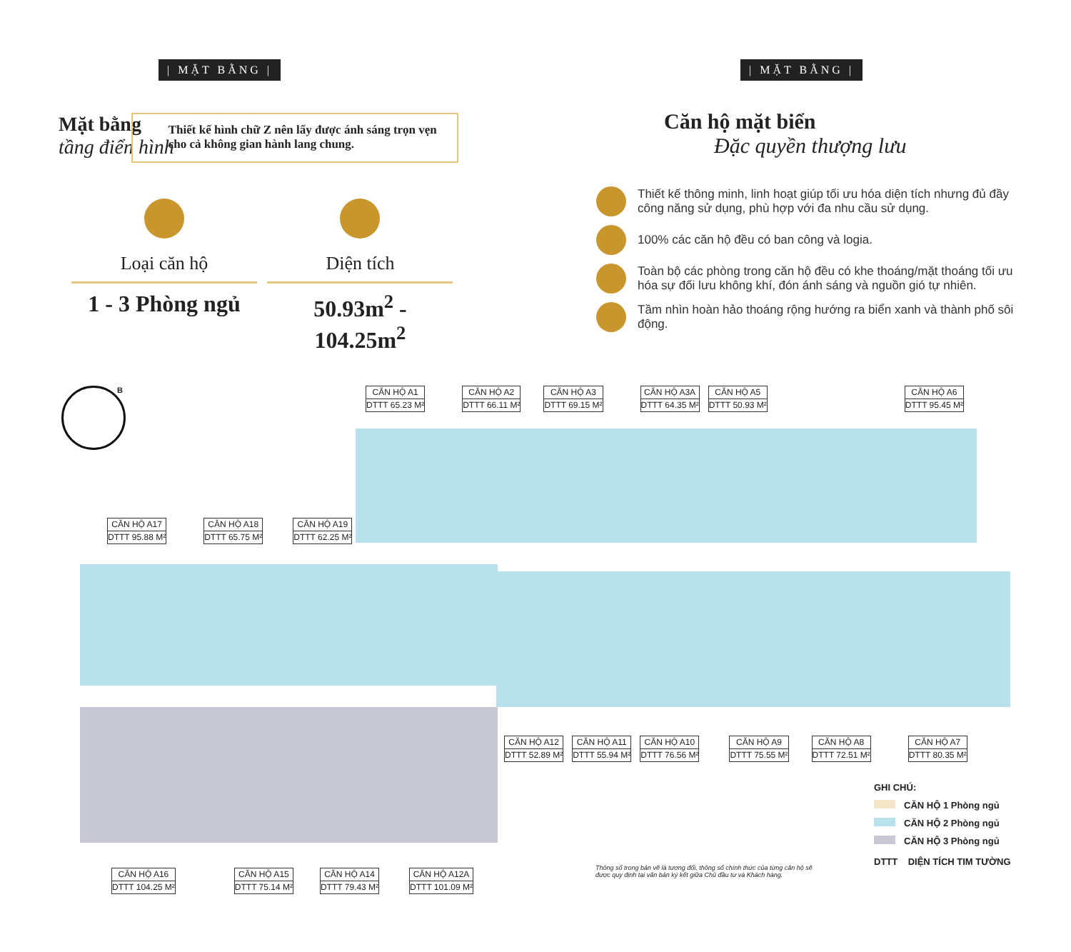| MẶT BẰNG |
Mặt bằng
tầng điển hình
Thiết kế hình chữ Z nên lấy được ánh sáng trọn vẹn cho cả không gian hành lang chung.
Loại căn hộ
1 - 3 Phòng ngủ
Diện tích
50.93m<sup>2</sup> - 104.25m<sup>2</sup>
| MẶT BẰNG |
Căn hộ mặt biển
Đặc quyền thượng lưu
Thiết kế thông minh, linh hoạt giúp tối ưu hóa diện tích nhưng đủ đầy công năng sử dụng, phù hợp với đa nhu cầu sử dụng.
100% các căn hộ đều có ban công và logia.
Toàn bộ các phòng trong căn hộ đều có khe thoáng/mặt thoáng tối ưu hóa sự đối lưu không khí, đón ánh sáng và nguồn gió tự nhiên.
Tầm nhìn hoàn hảo thoáng rộng hướng ra biển xanh và thành phố sôi động.
B
CĂN HỘ A1
DTTT 65.23 M²
CĂN HỘ A2
DTTT 66.11 M²
CĂN HỘ A3
DTTT 69.15 M²
CĂN HỘ A3A
DTTT 64.35 M²
CĂN HỘ A5
DTTT 50.93 M²
CĂN HỘ A6
DTTT 95.45 M²
CĂN HỘ A17
DTTT 95.88 M²
CĂN HỘ A18
DTTT 65.75 M²
CĂN HỘ A19
DTTT 62.25 M²
CĂN HỘ A12
DTTT 52.89 M²
CĂN HỘ A11
DTTT 55.94 M²
CĂN HỘ A10
DTTT 76.56 M²
CĂN HỘ A9
DTTT 75.55 M²
CĂN HỘ A8
DTTT 72.51 M²
CĂN HỘ A7
DTTT 80.35 M²
CĂN HỘ A16
DTTT 104.25 M²
CĂN HỘ A15
DTTT 75.14 M²
CĂN HỘ A14
DTTT 79.43 M²
CĂN HỘ A12A
DTTT 101.09 M²
Thông số trong bản vẽ là tương đối, thông số chính thức của từng căn hộ sẽ được quy định tại văn bản ký kết giữa Chủ đầu tư và Khách hàng.
GHI CHÚ:
CĂN HỘ 1 Phòng ngủ
CĂN HỘ 2 Phòng ngủ
CĂN HỘ 3 Phòng ngủ
DTTT DIỆN TÍCH TIM TƯỜNG